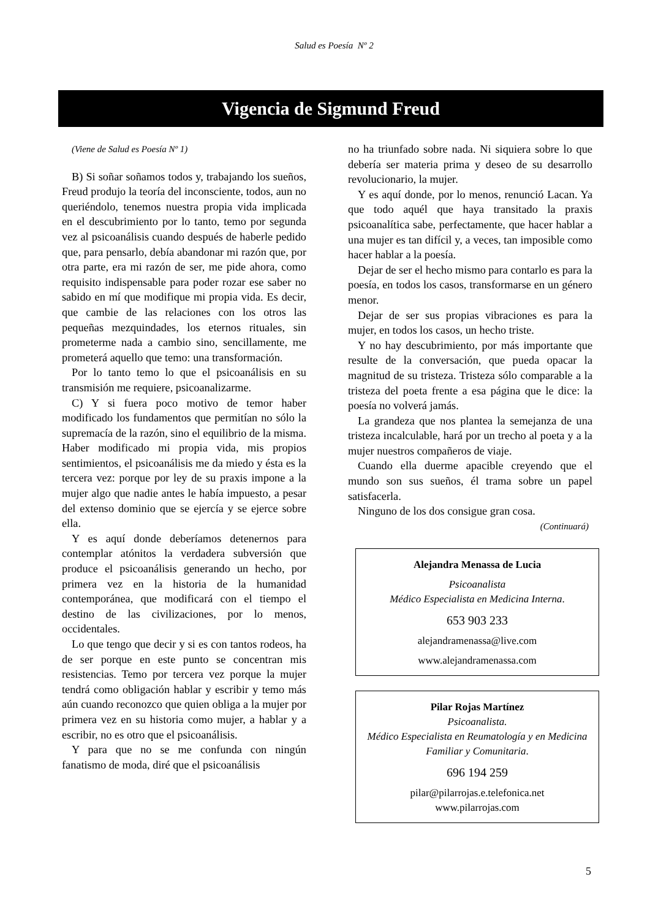Salud es Poesía Nº 2
Vigencia de Sigmund Freud
(Viene de Salud es Poesía Nº 1)
B) Si soñar soñamos todos y, trabajando los sueños, Freud produjo la teoría del inconsciente, todos, aun no queriéndolo, tenemos nuestra propia vida implicada en el descubrimiento por lo tanto, temo por segunda vez al psicoanálisis cuando después de haberle pedido que, para pensarlo, debía abandonar mi razón que, por otra parte, era mi razón de ser, me pide ahora, como requisito indispensable para poder rozar ese saber no sabido en mí que modifique mi propia vida. Es decir, que cambie de las relaciones con los otros las pequeñas mezquindades, los eternos rituales, sin prometerme nada a cambio sino, sencillamente, me prometerá aquello que temo: una transformación.
Por lo tanto temo lo que el psicoanálisis en su transmisión me requiere, psicoanalizarme.
C) Y si fuera poco motivo de temor haber modificado los fundamentos que permitían no sólo la supremacía de la razón, sino el equilibrio de la misma. Haber modificado mi propia vida, mis propios sentimientos, el psicoanálisis me da miedo y ésta es la tercera vez: porque por ley de su praxis impone a la mujer algo que nadie antes le había impuesto, a pesar del extenso dominio que se ejercía y se ejerce sobre ella.
Y es aquí donde deberíamos detenernos para contemplar atónitos la verdadera subversión que produce el psicoanálisis generando un hecho, por primera vez en la historia de la humanidad contemporánea, que modificará con el tiempo el destino de las civilizaciones, por lo menos, occidentales.
Lo que tengo que decir y si es con tantos rodeos, ha de ser porque en este punto se concentran mis resistencias. Temo por tercera vez porque la mujer tendrá como obligación hablar y escribir y temo más aún cuando reconozco que quien obliga a la mujer por primera vez en su historia como mujer, a hablar y a escribir, no es otro que el psicoanálisis.
Y para que no se me confunda con ningún fanatismo de moda, diré que el psicoanálisis
no ha triunfado sobre nada. Ni siquiera sobre lo que debería ser materia prima y deseo de su desarrollo revolucionario, la mujer.
Y es aquí donde, por lo menos, renunció Lacan. Ya que todo aquél que haya transitado la praxis psicoanalítica sabe, perfectamente, que hacer hablar a una mujer es tan difícil y, a veces, tan imposible como hacer hablar a la poesía.
Dejar de ser el hecho mismo para contarlo es para la poesía, en todos los casos, transformarse en un género menor.
Dejar de ser sus propias vibraciones es para la mujer, en todos los casos, un hecho triste.
Y no hay descubrimiento, por más importante que resulte de la conversación, que pueda opacar la magnitud de su tristeza. Tristeza sólo comparable a la tristeza del poeta frente a esa página que le dice: la poesía no volverá jamás.
La grandeza que nos plantea la semejanza de una tristeza incalculable, hará por un trecho al poeta y a la mujer nuestros compañeros de viaje.
Cuando ella duerme apacible creyendo que el mundo son sus sueños, él trama sobre un papel satisfacerla.
Ninguno de los dos consigue gran cosa.
(Continuará)
Alejandra Menassa de Lucia
Psicoanalista
Médico Especialista en Medicina Interna.
653 903 233
alejandramenassa@live.com
www.alejandramenassa.com
Pilar Rojas Martínez
Psicoanalista.
Médico Especialista en Reumatología y en Medicina Familiar y Comunitaria.
696 194 259
pilar@pilarrojas.e.telefonica.net
www.pilarrojas.com
5